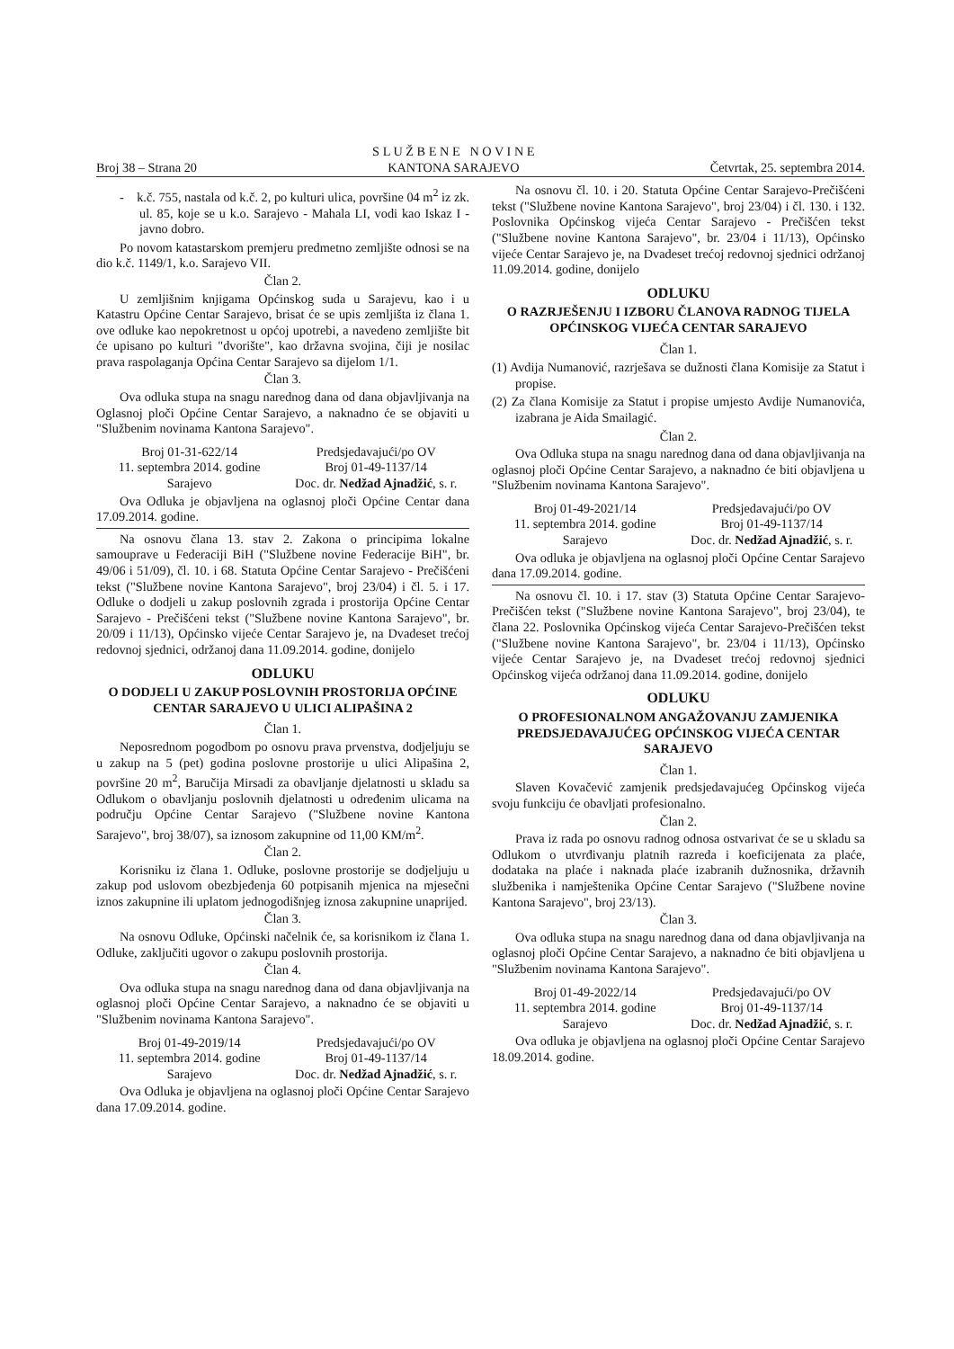Broj 38 – Strana 20 S L U Ž B E N E N O V I N E
KANTONA SARAJEVO Četvrtak, 25. septembra 2014.
- k.č. 755, nastala od k.č. 2, po kulturi ulica, površine 04 m<sup>2</sup> iz zk. ul. 85, koje se u k.o. Sarajevo - Mahala LI, vodi kao Iskaz I - javno dobro.
Po novom katastarskom premjeru predmetno zemljište odnosi se na dio k.č. 1149/1, k.o. Sarajevo VII.
Član 2.
U zemljišnim knjigama Općinskog suda u Sarajevu, kao i u Katastru Općine Centar Sarajevo, brisat će se upis zemljišta iz člana 1. ove odluke kao nepokretnost u općoj upotrebi, a navedeno zemljište bit će upisano po kulturi "dvorište", kao državna svojina, čiji je nosilac prava raspolaganja Općina Centar Sarajevo sa dijelom 1/1.
Član 3.
Ova odluka stupa na snagu narednog dana od dana objavljivanja na Oglasnoj ploči Općine Centar Sarajevo, a naknadno će se objaviti u "Službenim novinama Kantona Sarajevo".
Broj 01-31-622/14
11. septembra 2014. godine
Sarajevo Predsjedavajući/po OV
Broj 01-49-1137/14
Doc. dr. Nedžad Ajnadžić, s. r.
Ova Odluka je objavljena na oglasnoj ploči Općine Centar dana 17.09.2014. godine.
Na osnovu člana 13. stav 2. Zakona o principima lokalne samouprave u Federaciji BiH ("Službene novine Federacije BiH", br. 49/06 i 51/09), čl. 10. i 68. Statuta Općine Centar Sarajevo - Prečišćeni tekst ("Službene novine Kantona Sarajevo", broj 23/04) i čl. 5. i 17. Odluke o dodjeli u zakup poslovnih zgrada i prostorija Općine Centar Sarajevo - Prečišćeni tekst ("Službene novine Kantona Sarajevo", br. 20/09 i 11/13), Općinsko vijeće Centar Sarajevo je, na Dvadeset trećoj redovnoj sjednici, održanoj dana 11.09.2014. godine, donijelo
ODLUKU
O DODJELI U ZAKUP POSLOVNIH PROSTORIJA OPĆINE CENTAR SARAJEVO U ULICI ALIPAŠINA 2
Član 1.
Neposrednom pogodbom po osnovu prava prvenstva, dodjeljuju se u zakup na 5 (pet) godina poslovne prostorije u ulici Alipašina 2, površine 20 m<sup>2</sup>, Baručija Mirsadi za obavljanje djelatnosti u skladu sa Odlukom o obavljanju poslovnih djelatnosti u određenim ulicama na području Općine Centar Sarajevo ("Službene novine Kantona Sarajevo", broj 38/07), sa iznosom zakupnine od 11,00 KM/m<sup>2</sup>.
Član 2.
Korisniku iz člana 1. Odluke, poslovne prostorije se dodjeljuju u zakup pod uslovom obezbjeđenja 60 potpisanih mjenica na mjesečni iznos zakupnine ili uplatom jednogodišnjeg iznosa zakupnine unaprijed.
Član 3.
Na osnovu Odluke, Općinski načelnik će, sa korisnikom iz člana 1. Odluke, zaključiti ugovor o zakupu poslovnih prostorija.
Član 4.
Ova odluka stupa na snagu narednog dana od dana objavljivanja na oglasnoj ploči Općine Centar Sarajevo, a naknadno će se objaviti u "Službenim novinama Kantona Sarajevo".
Broj 01-49-2019/14
11. septembra 2014. godine
Sarajevo Predsjedavajući/po OV
Broj 01-49-1137/14
Doc. dr. Nedžad Ajnadžić, s. r.
Ova Odluka je objavljena na oglasnoj ploči Općine Centar Sarajevo dana 17.09.2014. godine.
Na osnovu čl. 10. i 20. Statuta Općine Centar Sarajevo-Prečišćeni tekst ("Službene novine Kantona Sarajevo", broj 23/04) i čl. 130. i 132. Poslovnika Općinskog vijeća Centar Sarajevo - Prečišćen tekst ("Službene novine Kantona Sarajevo", br. 23/04 i 11/13), Općinsko vijeće Centar Sarajevo je, na Dvadeset trećoj redovnoj sjednici održanoj 11.09.2014. godine, donijelo
ODLUKU
O RAZRJEŠENJU I IZBORU ČLANOVA RADNOG TIJELA OPĆINSKOG VIJEĆA CENTAR SARAJEVO
Član 1.
(1) Avdija Numanović, razrješava se dužnosti člana Komisije za Statut i propise.
(2) Za člana Komisije za Statut i propise umjesto Avdije Numanovića, izabrana je Aida Smailagić.
Član 2.
Ova Odluka stupa na snagu narednog dana od dana objavljivanja na oglasnoj ploči Općine Centar Sarajevo, a naknadno će biti objavljena u "Službenim novinama Kantona Sarajevo".
Broj 01-49-2021/14
11. septembra 2014. godine
Sarajevo Predsjedavajući/po OV
Broj 01-49-1137/14
Doc. dr. Nedžad Ajnadžić, s. r.
Ova odluka je objavljena na oglasnoj ploči Općine Centar Sarajevo dana 17.09.2014. godine.
Na osnovu čl. 10. i 17. stav (3) Statuta Općine Centar Sarajevo-Prečišćen tekst ("Službene novine Kantona Sarajevo", broj 23/04), te člana 22. Poslovnika Općinskog vijeća Centar Sarajevo-Prečišćen tekst ("Službene novine Kantona Sarajevo", br. 23/04 i 11/13), Općinsko vijeće Centar Sarajevo je, na Dvadeset trećoj redovnoj sjednici Općinskog vijeća održanoj dana 11.09.2014. godine, donijelo
ODLUKU
O PROFESIONALNOM ANGAŽOVANJU ZAMJENIKA PREDSJEDAVAJUĆEG OPĆINSKOG VIJEĆA CENTAR SARAJEVO
Član 1.
Slaven Kovačević zamjenik predsjedavajućeg Općinskog vijeća svoju funkciju će obavljati profesionalno.
Član 2.
Prava iz rada po osnovu radnog odnosa ostvarivat će se u skladu sa Odlukom o utvrđivanju platnih razreda i koeficijenata za plaće, dodataka na plaće i naknada plaće izabranih dužnosnika, državnih službenika i namještenika Općine Centar Sarajevo ("Službene novine Kantona Sarajevo", broj 23/13).
Član 3.
Ova odluka stupa na snagu narednog dana od dana objavljivanja na oglasnoj ploči Općine Centar Sarajevo, a naknadno će biti objavljena u "Službenim novinama Kantona Sarajevo".
Broj 01-49-2022/14
11. septembra 2014. godine
Sarajevo Predsjedavajući/po OV
Broj 01-49-1137/14
Doc. dr. Nedžad Ajnadžić, s. r.
Ova odluka je objavljena na oglasnoj ploči Općine Centar Sarajevo 18.09.2014. godine.